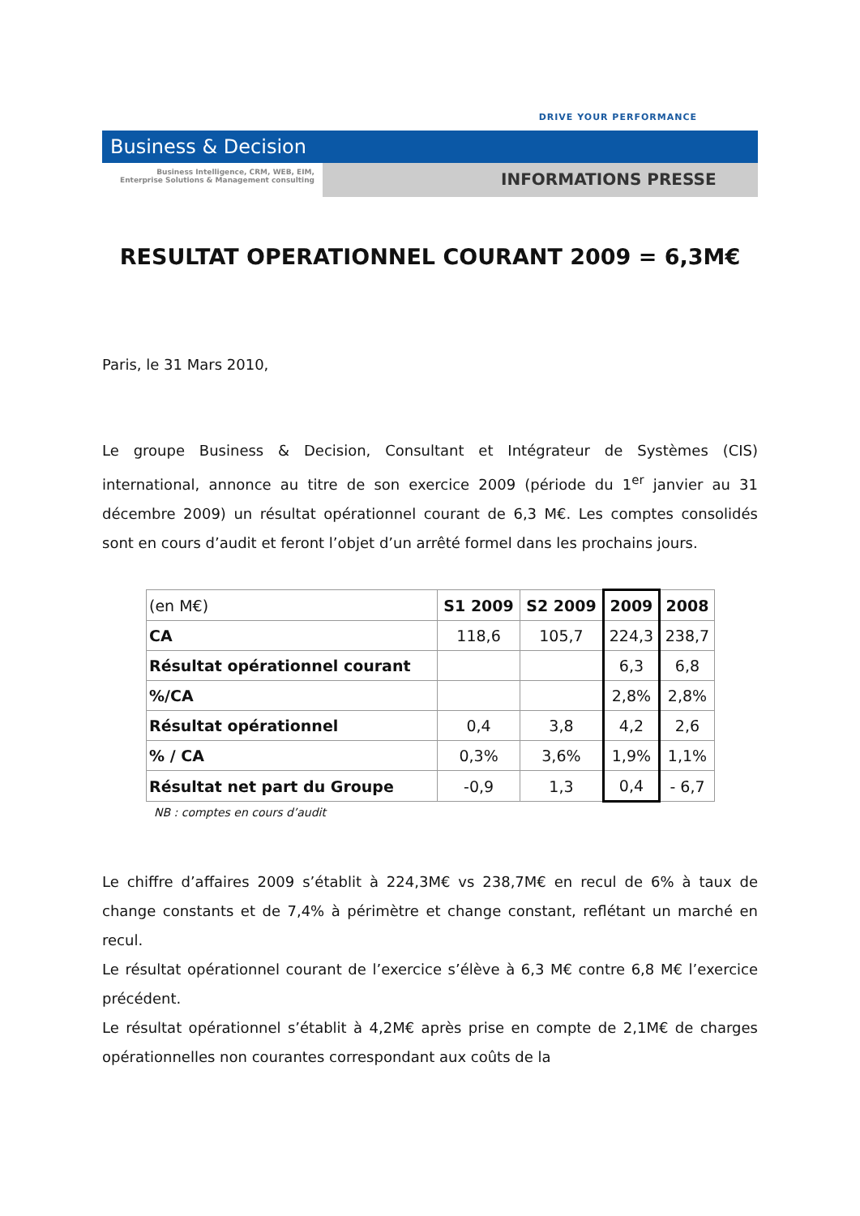DRIVE YOUR PERFORMANCE
Business & Decision
Business Intelligence, CRM, WEB, EIM,
Enterprise Solutions & Management consulting
INFORMATIONS PRESSE
RESULTAT OPERATIONNEL COURANT 2009 = 6,3M€
Paris, le 31 Mars 2010,
Le groupe Business & Decision, Consultant et Intégrateur de Systèmes (CIS) international, annonce au titre de son exercice 2009 (période du 1<sup>er</sup> janvier au 31 décembre 2009) un résultat opérationnel courant de 6,3 M€. Les comptes consolidés sont en cours d’audit et feront l’objet d’un arrêté formel dans les prochains jours.
| (en M€) | S1 2009 | S2 2009 | 2009 | 2008 |
| --- | --- | --- | --- | --- |
| CA | 118,6 | 105,7 | 224,3 | 238,7 |
| Résultat opérationnel courant | | | 6,3 | 6,8 |
| %/CA | | | 2,8% | 2,8% |
| Résultat opérationnel | 0,4 | 3,8 | 4,2 | 2,6 |
| % / CA | 0,3% | 3,6% | 1,9% | 1,1% |
| Résultat net part du Groupe | -0,9 | 1,3 | 0,4 | - 6,7 |
NB : comptes en cours d’audit
Le chiffre d’affaires 2009 s’établit à 224,3M€ vs 238,7M€ en recul de 6% à taux de change constants et de 7,4% à périmètre et change constant, reflétant un marché en recul.
Le résultat opérationnel courant de l’exercice s’élève à 6,3 M€ contre 6,8 M€ l’exercice précédent.
Le résultat opérationnel s’établit à 4,2M€ après prise en compte de 2,1M€ de charges opérationnelles non courantes correspondant aux coûts de la